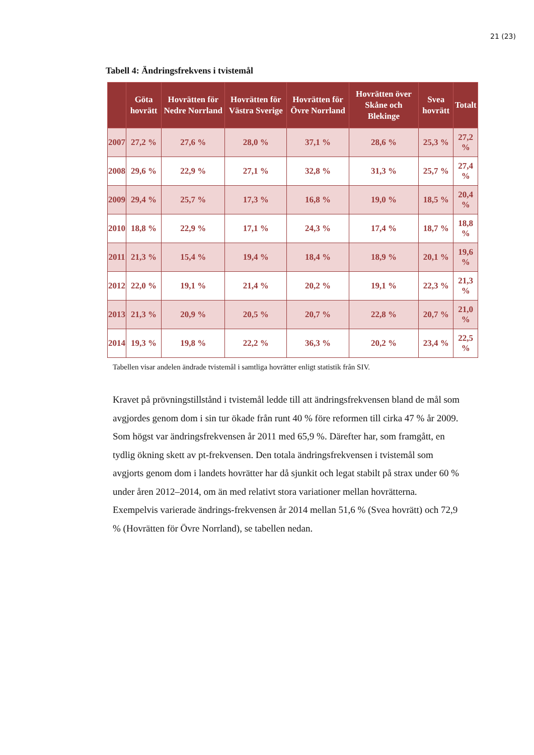21 (23)
Tabell 4: Ändringsfrekvens i tvistemål
| | Göta hovrätt | Hovrätten för Nedre Norrland | Hovrätten för Västra Sverige | Hovrätten för Övre Norrland | Hovrätten över Skåne och Blekinge | Svea hovrätt | Totalt |
| --- | --- | --- | --- | --- | --- | --- | --- |
| 2007 | 27,2 % | 27,6 % | 28,0 % | 37,1 % | 28,6 % | 25,3 % | 27,2 % |
| 2008 | 29,6 % | 22,9 % | 27,1 % | 32,8 % | 31,3 % | 25,7 % | 27,4 % |
| 2009 | 29,4 % | 25,7 % | 17,3 % | 16,8 % | 19,0 % | 18,5 % | 20,4 % |
| 2010 | 18,8 % | 22,9 % | 17,1 % | 24,3 % | 17,4 % | 18,7 % | 18,8 % |
| 2011 | 21,3 % | 15,4 % | 19,4 % | 18,4 % | 18,9 % | 20,1 % | 19,6 % |
| 2012 | 22,0 % | 19,1 % | 21,4 % | 20,2 % | 19,1 % | 22,3 % | 21,3 % |
| 2013 | 21,3 % | 20,9 % | 20,5 % | 20,7 % | 22,8 % | 20,7 % | 21,0 % |
| 2014 | 19,3 % | 19,8 % | 22,2 % | 36,3 % | 20,2 % | 23,4 % | 22,5 % |
Tabellen visar andelen ändrade tvistemål i samtliga hovrätter enligt statistik från SIV.
Kravet på prövningstillstånd i tvistemål ledde till att ändringsfrekvensen bland de mål som avgjordes genom dom i sin tur ökade från runt 40 % före reformen till cirka 47 % år 2009. Som högst var ändringsfrekvensen år 2011 med 65,9 %. Därefter har, som framgått, en tydlig ökning skett av pt-frekvensen. Den totala ändringsfrekvensen i tvistemål som avgjorts genom dom i landets hovrätter har då sjunkit och legat stabilt på strax under 60 % under åren 2012–2014, om än med relativt stora variationer mellan hovrätterna. Exempelvis varierade ändrings-frekvensen år 2014 mellan 51,6 % (Svea hovrätt) och 72,9 % (Hovrätten för Övre Norrland), se tabellen nedan.